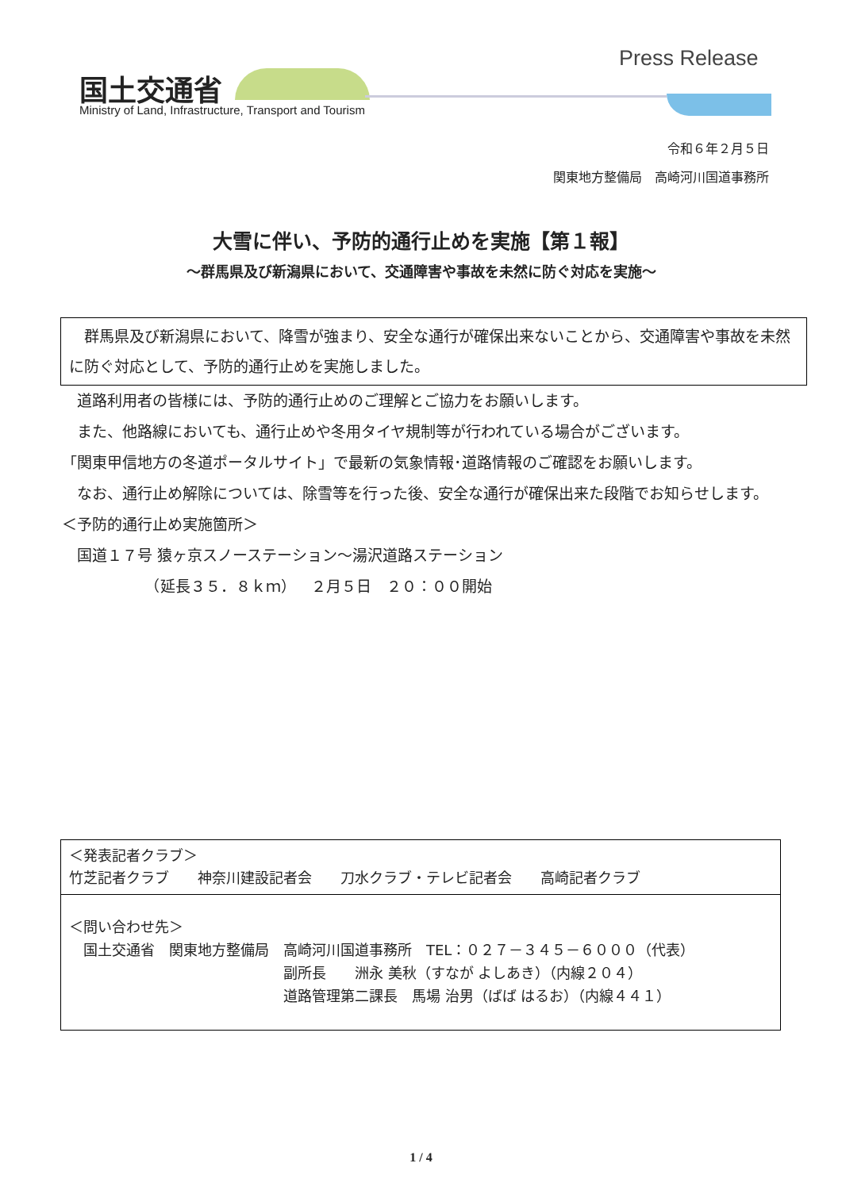Press Release
国土交通省
Ministry of Land, Infrastructure, Transport and Tourism
令和６年２月５日
関東地方整備局　高崎河川国道事務所
大雪に伴い、予防的通行止めを実施【第１報】
～群馬県及び新潟県において、交通障害や事故を未然に防ぐ対応を実施～
　群馬県及び新潟県において、降雪が強まり、安全な通行が確保出来ないことから、交通障害や事故を未然に防ぐ対応として、予防的通行止めを実施しました。
　道路利用者の皆様には、予防的通行止めのご理解とご協力をお願いします。
　また、他路線においても、通行止めや冬用タイヤ規制等が行われている場合がございます。
「関東甲信地方の冬道ポータルサイト」で最新の気象情報･道路情報のご確認をお願いします。
　なお、通行止め解除については、除雪等を行った後、安全な通行が確保出来た段階でお知らせします。
＜予防的通行止め実施箇所＞
　国道１７号 猿ヶ京スノーステーション～湯沢道路ステーション
　　　　　　（延長３５．８ｋｍ）　２月５日　２０：００開始
＜発表記者クラブ＞
竹芝記者クラブ　　神奈川建設記者会　　刀水クラブ・テレビ記者会　　高崎記者クラブ
＜問い合わせ先＞
　国土交通省　関東地方整備局　高崎河川国道事務所　TEL：０２７－３４５－６０００（代表）
　　　　　　　　　　　　　　　副所長　　洲永 美秋（すなが よしあき）（内線２０４）
　　　　　　　　　　　　　　　道路管理第二課長　馬場 治男（ばば はるお）（内線４４１）
1 / 4